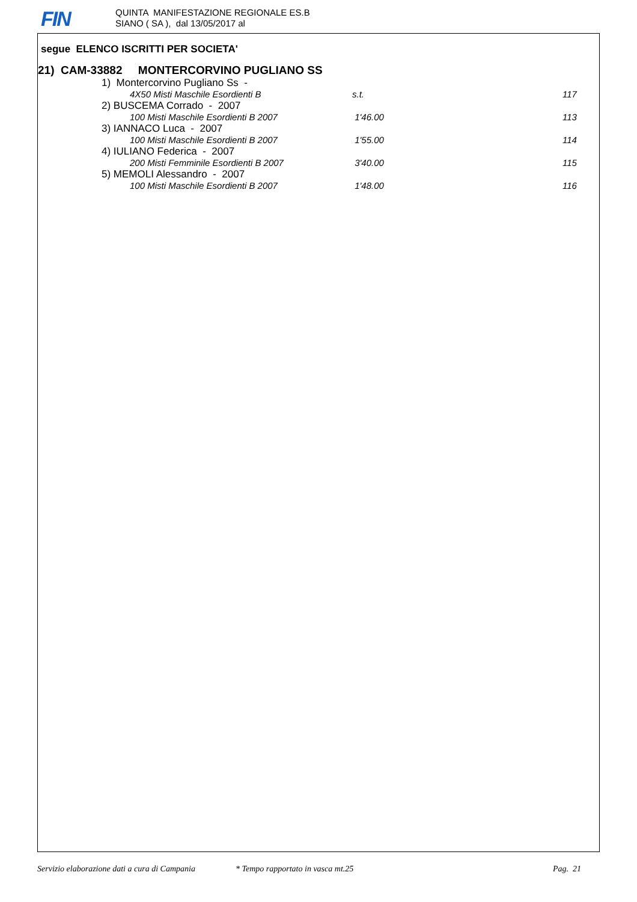FIN
QUINTA MANIFESTAZIONE REGIONALE ES.B
SIANO ( SA ), dal 13/05/2017 al
segue ELENCO ISCRITTI PER SOCIETA'
21) CAM-33882 MONTERCORVINO PUGLIANO SS
1) Montercorvino Pugliano Ss -
4X50 Misti Maschile Esordienti B s.t. 117
2) BUSCEMA Corrado - 2007
100 Misti Maschile Esordienti B 2007 1'46.00 113
3) IANNACO Luca - 2007
100 Misti Maschile Esordienti B 2007 1'55.00 114
4) IULIANO Federica - 2007
200 Misti Femminile Esordienti B 2007 3'40.00 115
5) MEMOLI Alessandro - 2007
100 Misti Maschile Esordienti B 2007 1'48.00 116
Servizio elaborazione dati a cura di Campania * Tempo rapportato in vasca mt.25 Pag. 21